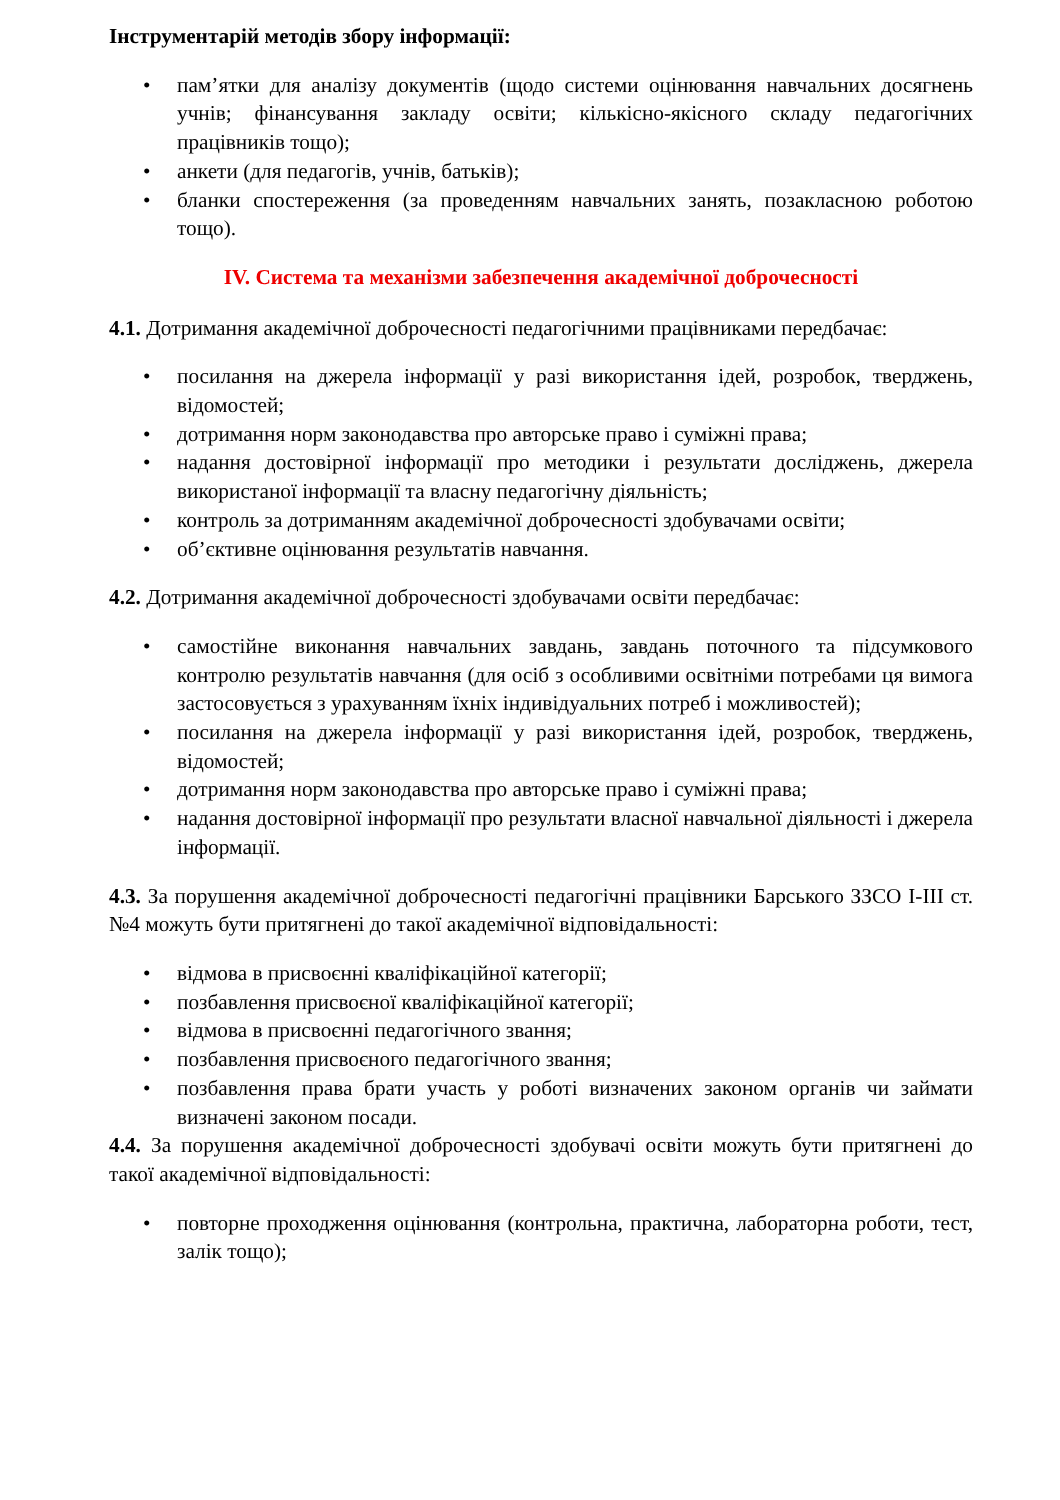Інструментарій методів збору інформації:
• пам’ятки для аналізу документів (щодо системи оцінювання навчальних досягнень учнів; фінансування закладу освіти; кількісно-якісного складу педагогічних працівників тощо);
• анкети (для педагогів, учнів, батьків);
• бланки спостереження (за проведенням навчальних занять, позакласною роботою тощо).
IV. Система та механізми забезпечення академічної доброчесності
4.1. Дотримання академічної доброчесності педагогічними працівниками передбачає:
• посилання на джерела інформації у разі використання ідей, розробок, тверджень, відомостей;
• дотримання норм законодавства про авторське право і суміжні права;
• надання достовірної інформації про методики і результати досліджень, джерела використаної інформації та власну педагогічну діяльність;
• контроль за дотриманням академічної доброчесності здобувачами освіти;
• об’єктивне оцінювання результатів навчання.
4.2. Дотримання академічної доброчесності здобувачами освіти передбачає:
• самостійне виконання навчальних завдань, завдань поточного та підсумкового контролю результатів навчання (для осіб з особливими освітніми потребами ця вимога застосовується з урахуванням їхніх індивідуальних потреб і можливостей);
• посилання на джерела інформації у разі використання ідей, розробок, тверджень, відомостей;
• дотримання норм законодавства про авторське право і суміжні права;
• надання достовірної інформації про результати власної навчальної діяльності і джерела інформації.
4.3. За порушення академічної доброчесності педагогічні працівники Барського ЗЗСО І-ІІІ ст. №4 можуть бути притягнені до такої академічної відповідальності:
• відмова в присвоєнні кваліфікаційної категорії;
• позбавлення присвоєної кваліфікаційної категорії;
• відмова в присвоєнні педагогічного звання;
• позбавлення присвоєного педагогічного звання;
• позбавлення права брати участь у роботі визначених законом органів чи займати визначені законом посади.
4.4. За порушення академічної доброчесності здобувачі освіти можуть бути притягнені до такої академічної відповідальності:
• повторне проходження оцінювання (контрольна, практична, лабораторна роботи, тест, залік тощо);